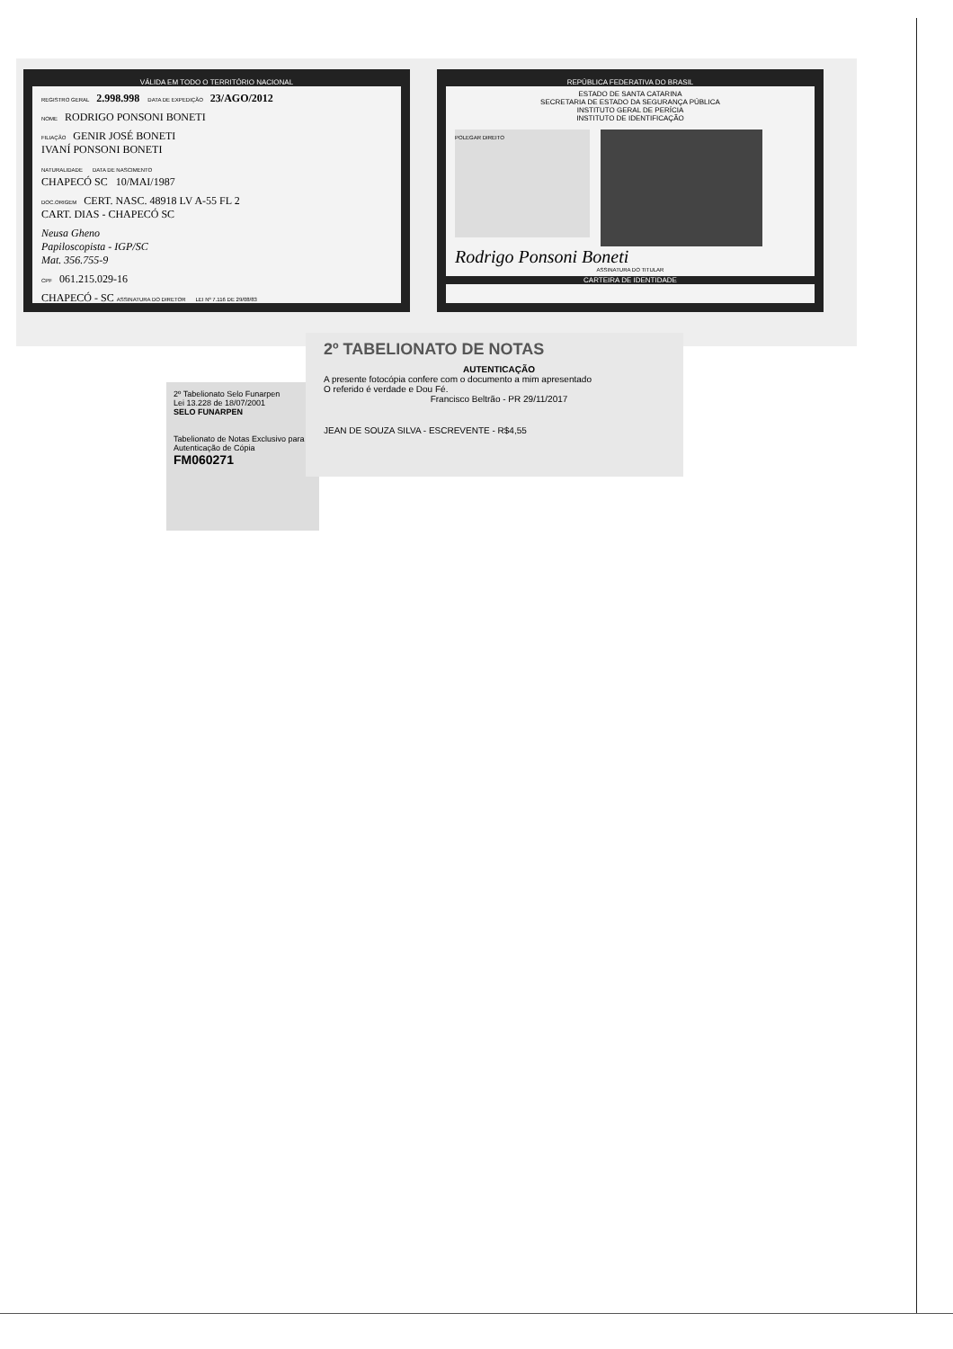VÁLIDA EM TODO O TERRITÓRIO NACIONAL
REGISTRO GERAL 2.998.998 DATA DE EXPEDIÇÃO 23/AGO/2012
NOME RODRIGO PONSONI BONETI
FILIAÇÃO GENIR JOSÉ BONETI
IVANÍ PONSONI BONETI
NATURALIDADE DATA DE NASCIMENTO
CHAPECÓ SC 10/MAI/1987
DOC.ORIGEM CERT. NASC. 48918 LV A-55 FL 2
CART. DIAS - CHAPECÓ SC
Neusa Gheno
Papiloscopista - IGP/SC
Mat. 356.755-9
CPF 061.215.029-16
CHAPECÓ - SC ASSINATURA DO DIRETOR LEI Nº 7.116 DE 29/08/83
REPÚBLICA FEDERATIVA DO BRASIL
ESTADO DE SANTA CATARINA
SECRETARIA DE ESTADO DA SEGURANÇA PÚBLICA
INSTITUTO GERAL DE PERÍCIA
INSTITUTO DE IDENTIFICAÇÃO
POLEGAR DIREITO
Rodrigo Ponsoni Boneti
ASSINATURA DO TITULAR
CARTEIRA DE IDENTIDADE
2º Tabelionato Selo Funarpen
Lei 13.228 de 18/07/2001
SELO FUNARPEN
Tabelionato de Notas Exclusivo para Autenticação de Cópia
FM060271
2º TABELIONATO DE NOTAS
AUTENTICAÇÃO
A presente fotocópia confere com o documento a mim apresentado
O referido é verdade e Dou Fé.
Francisco Beltrão - PR 29/11/2017
JEAN DE SOUZA SILVA - ESCREVENTE - R$4,55